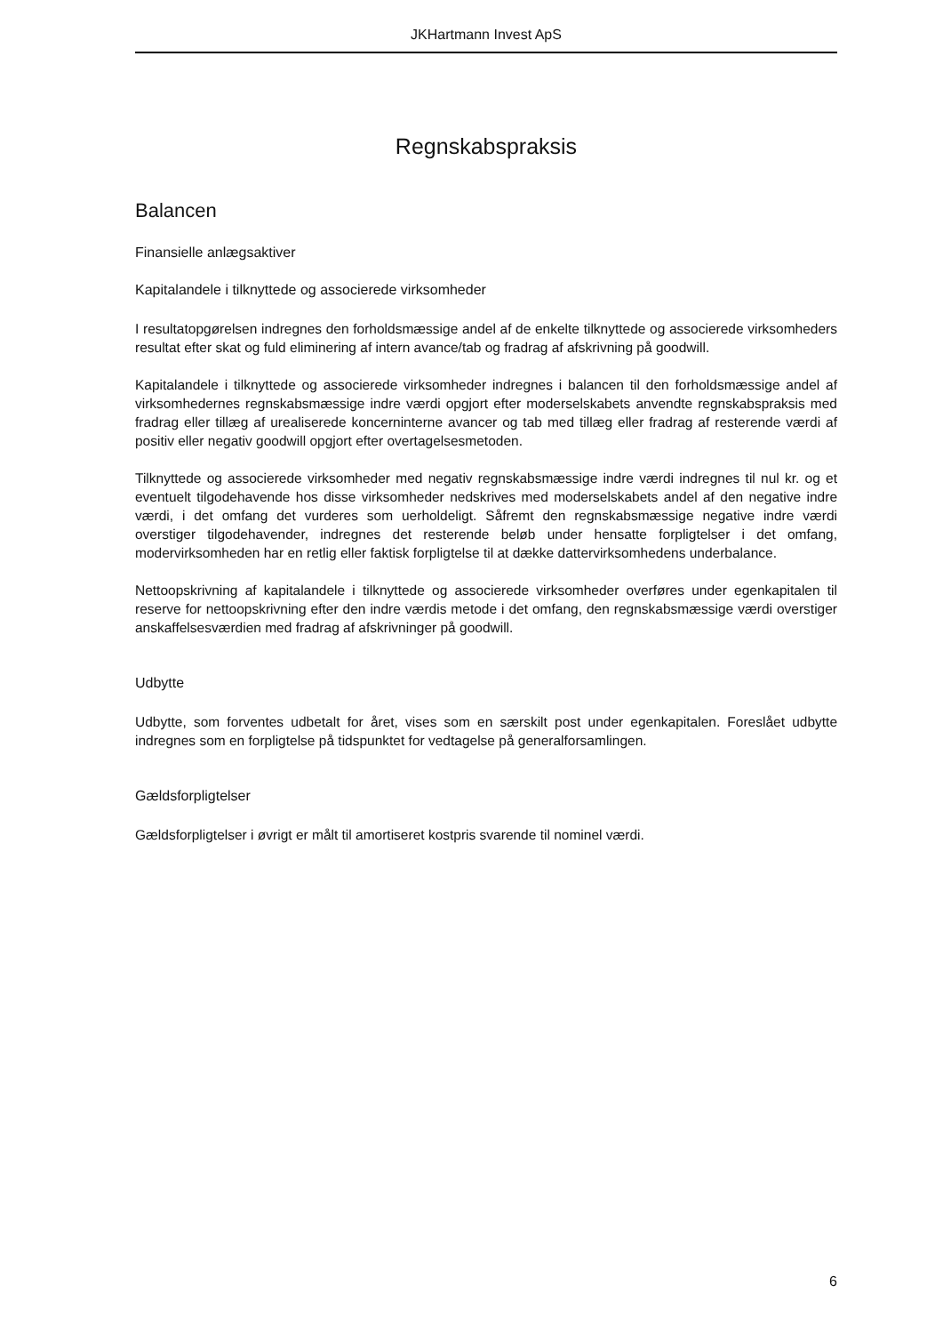JKHartmann Invest ApS
Regnskabspraksis
Balancen
Finansielle anlægsaktiver
Kapitalandele i tilknyttede og associerede virksomheder
I resultatopgørelsen indregnes den forholdsmæssige andel af de enkelte tilknyttede og associerede virksomheders resultat efter skat og fuld eliminering af intern avance/tab og fradrag af afskrivning på goodwill.
Kapitalandele i tilknyttede og associerede virksomheder indregnes i balancen til den forholdsmæssige andel af virksomhedernes regnskabsmæssige indre værdi opgjort efter moderselskabets anvendte regnskabspraksis med fradrag eller tillæg af urealiserede koncerninterne avancer og tab med tillæg eller fradrag af resterende værdi af positiv eller negativ goodwill opgjort efter overtagelsesmetoden.
Tilknyttede og associerede virksomheder med negativ regnskabsmæssige indre værdi indregnes til nul kr. og et eventuelt tilgodehavende hos disse virksomheder nedskrives med moderselskabets andel af den negative indre værdi, i det omfang det vurderes som uerholdeligt. Såfremt den regnskabsmæssige negative indre værdi overstiger tilgodehavender, indregnes det resterende beløb under hensatte forpligtelser i det omfang, modervirksomheden har en retlig eller faktisk forpligtelse til at dække dattervirksomhedens underbalance.
Nettoopskrivning af kapitalandele i tilknyttede og associerede virksomheder overføres under egenkapitalen til reserve for nettoopskrivning efter den indre værdis metode i det omfang, den regnskabsmæssige værdi overstiger anskaffelsesværdien med fradrag af afskrivninger på goodwill.
Udbytte
Udbytte, som forventes udbetalt for året, vises som en særskilt post under egenkapitalen. Foreslået udbytte indregnes som en forpligtelse på tidspunktet for vedtagelse på generalforsamlingen.
Gældsforpligtelser
Gældsforpligtelser i øvrigt er målt til amortiseret kostpris svarende til nominel værdi.
6